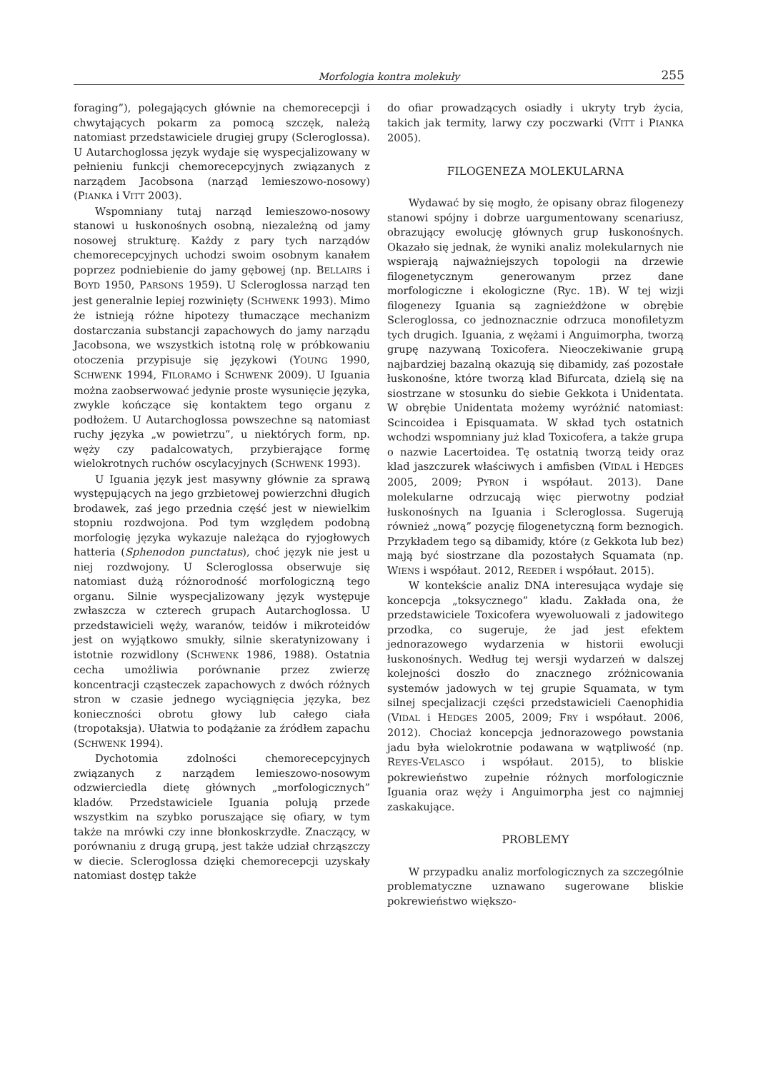Morfologia kontra molekuły 255
foraging”), polegających głównie na chemorecepcji i chwytających pokarm za pomocą szczęk, należą natomiast przedstawiciele drugiej grupy (Scleroglossa). U Autarchoglossa język wydaje się wyspecjalizowany w pełnieniu funkcji chemorecepcyjnych związanych z narządem Jacobsona (narząd lemieszowo-nosowy) (PIANKA i VITT 2003).
Wspomniany tutaj narząd lemieszowo-nosowy stanowi u łuskonośnych osobną, niezależną od jamy nosowej strukturę. Każdy z pary tych narządów chemorecepcyjnych uchodzi swoim osobnym kanałem poprzez podniebienie do jamy gębowej (np. BELLAIRS i BOYD 1950, PARSONS 1959). U Scleroglossa narząd ten jest generalnie lepiej rozwinięty (SCHWENK 1993). Mimo że istnieją różne hipotezy tłumaczące mechanizm dostarczania substancji zapachowych do jamy narządu Jacobsona, we wszystkich istotną rolę w próbkowaniu otoczenia przypisuje się językowi (YOUNG 1990, SCHWENK 1994, FILORAMO i SCHWENK 2009). U Iguania można zaobserwować jedynie proste wysunięcie języka, zwykle kończące się kontaktem tego organu z podłożem. U Autarchoglossa powszechne są natomiast ruchy języka „w powietrzu”, u niektórych form, np. węży czy padalcowatych, przybierające formę wielokrotnych ruchów oscylacyjnych (SCHWENK 1993).
U Iguania język jest masywny głównie za sprawą występujących na jego grzbietowej powierzchni długich brodawek, zaś jego przednia część jest w niewielkim stopniu rozdwojona. Pod tym względem podobną morfologię języka wykazuje należąca do ryjogłowych hatteria (Sphenodon punctatus), choć język nie jest u niej rozdwojony. U Scleroglossa obserwuje się natomiast dużą różnorodność morfologiczną tego organu. Silnie wyspecjalizowany język występuje zwłaszcza w czterech grupach Autarchoglossa. U przedstawicieli węży, waranów, teidów i mikroteidów jest on wyjątkowo smukły, silnie skeratynizowany i istotnie rozwidlony (SCHWENK 1986, 1988). Ostatnia cecha umożliwia porównanie przez zwierzę koncentracji cząsteczek zapachowych z dwóch różnych stron w czasie jednego wyciągnięcia języka, bez konieczności obrotu głowy lub całego ciała (tropotaksja). Ułatwia to podążanie za źródłem zapachu (SCHWENK 1994).
Dychotomia zdolności chemorecepcyjnych związanych z narządem lemieszowo-nosowym odzwierciedla dietę głównych „morfologicznych” kladów. Przedstawiciele Iguania polują przede wszystkim na szybko poruszające się ofiary, w tym także na mrówki czy inne błonkoskrzydłe. Znaczący, w porównaniu z drugą grupą, jest także udział chrząszczy w diecie. Scleroglossa dzięki chemorecepcji uzyskały natomiast dostęp także
do ofiar prowadzących osiadły i ukryty tryb życia, takich jak termity, larwy czy poczwarki (VITT i PIANKA 2005).
FILOGENEZA MOLEKULARNA
Wydawać by się mogło, że opisany obraz filogenezy stanowi spójny i dobrze uargumentowany scenariusz, obrazujący ewolucję głównych grup łuskonośnych. Okazało się jednak, że wyniki analiz molekularnych nie wspierają najważniejszych topologii na drzewie filogenetycznym generowanym przez dane morfologiczne i ekologiczne (Ryc. 1B). W tej wizji filogenezy Iguania są zagnieżdżone w obrębie Scleroglossa, co jednoznacznie odrzuca monofiletyzm tych drugich. Iguania, z wężami i Anguimorpha, tworzą grupę nazywaną Toxicofera. Nieoczekiwanie grupą najbardziej bazalną okazują się dibamidy, zaś pozostałe łuskonośne, które tworzą klad Bifurcata, dzielą się na siostrzane w stosunku do siebie Gekkota i Unidentata. W obrębie Unidentata możemy wyróżnić natomiast: Scincoidea i Episquamata. W skład tych ostatnich wchodzi wspomniany już klad Toxicofera, a także grupa o nazwie Lacertoidea. Tę ostatnią tworzą teidy oraz klad jaszczurek właściwych i amfisben (VIDAL i HEDGES 2005, 2009; PYRON i współaut. 2013). Dane molekularne odrzucają więc pierwotny podział łuskonośnych na Iguania i Scleroglossa. Sugerują również „nową” pozycję filogenetyczną form beznogich. Przykładem tego są dibamidy, które (z Gekkota lub bez) mają być siostrzane dla pozostałych Squamata (np. WIENS i współaut. 2012, REEDER i współaut. 2015).
W kontekście analiz DNA interesująca wydaje się koncepcja „toksycznego” kladu. Zakłada ona, że przedstawiciele Toxicofera wyewoluowali z jadowitego przodka, co sugeruje, że jad jest efektem jednorazowego wydarzenia w historii ewolucji łuskonośnych. Według tej wersji wydarzeń w dalszej kolejności doszło do znacznego zróżnicowania systemów jadowych w tej grupie Squamata, w tym silnej specjalizacji części przedstawicieli Caenophidia (VIDAL i HEDGES 2005, 2009; FRY i współaut. 2006, 2012). Chociaż koncepcja jednorazowego powstania jadu była wielokrotnie podawana w wątpliwość (np. REYES-VELASCO i współaut. 2015), to bliskie pokrewieństwo zupełnie różnych morfologicznie Iguania oraz węży i Anguimorpha jest co najmniej zaskakujące.
PROBLEMY
W przypadku analiz morfologicznych za szczególnie problematyczne uznawano sugerowane bliskie pokrewieństwo większo-